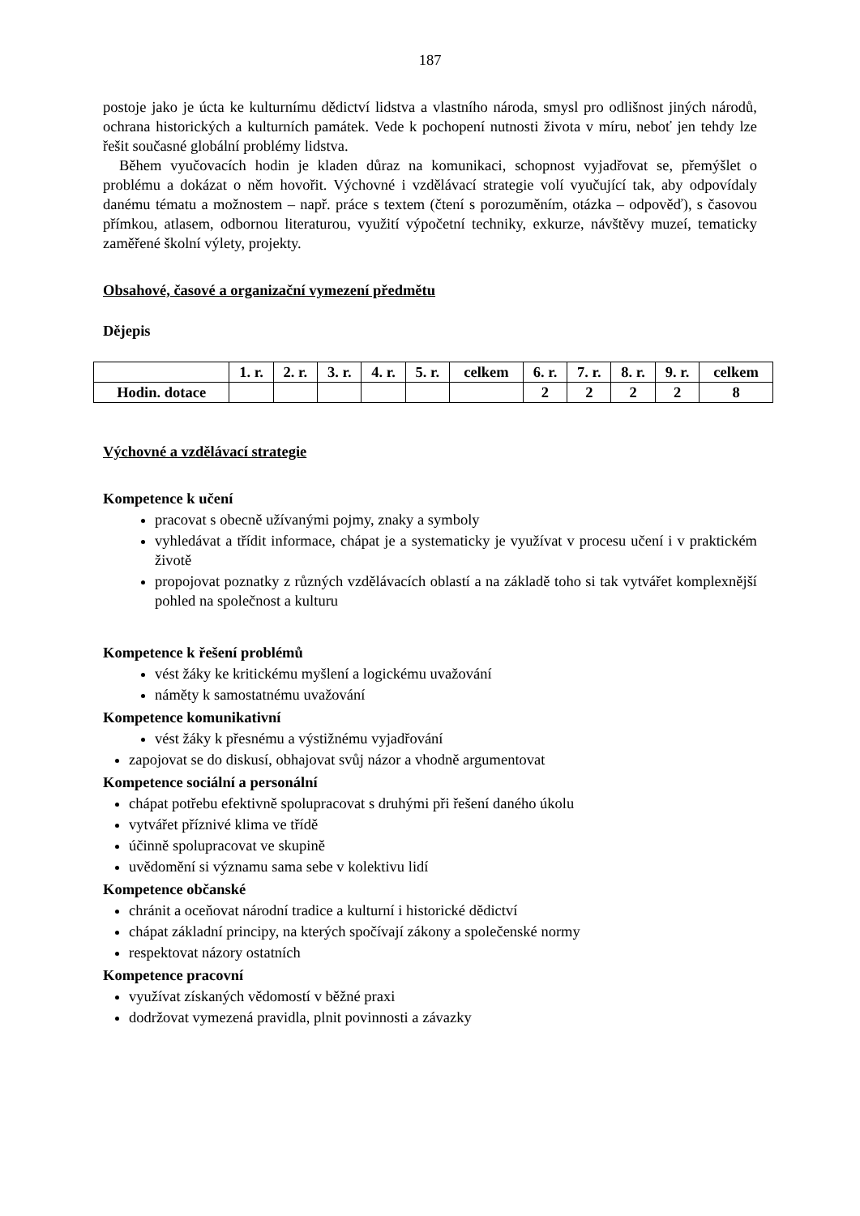187
postoje jako je úcta ke kulturnímu dědictví lidstva a vlastního národa, smysl pro odlišnost jiných národů, ochrana historických a kulturních památek. Vede k pochopení nutnosti života v míru, neboť jen tehdy lze řešit současné globální problémy lidstva.
Během vyučovacích hodin je kladen důraz na komunikaci, schopnost vyjadřovat se, přemýšlet o problému a dokázat o něm hovořit. Výchovné i vzdělávací strategie volí vyučující tak, aby odpovídaly danému tématu a možnostem – např. práce s textem (čtení s porozuměním, otázka – odpověď), s časovou přímkou, atlasem, odbornou literaturou, využití výpočetní techniky, exkurze, návštěvy muzeí, tematicky zaměřené školní výlety, projekty.
Obsahové, časové a organizační vymezení předmětu
Dějepis
| | 1. r. | 2. r. | 3. r. | 4. r. | 5. r. | celkem | 6. r. | 7. r. | 8. r. | 9. r. | celkem |
| --- | --- | --- | --- | --- | --- | --- | --- | --- | --- | --- | --- |
| Hodin. dotace | | | | | | | 2 | 2 | 2 | 2 | 8 |
Výchovné a vzdělávací strategie
Kompetence k učení
pracovat s obecně užívanými pojmy, znaky a symboly
vyhledávat a třídit informace, chápat je a systematicky je využívat v procesu učení i v praktickém životě
propojovat poznatky z různých vzdělávacích oblastí a na základě toho si tak vytvářet komplexnější pohled na společnost a kulturu
Kompetence k řešení problémů
vést žáky ke kritickému myšlení a logickému uvažování
náměty k samostatnému uvažování
Kompetence komunikativní
vést žáky k přesnému a výstižnému vyjadřování
zapojovat se do diskusí, obhajovat svůj názor a vhodně argumentovat
Kompetence sociální a personální
chápat potřebu efektivně spolupracovat s druhými při řešení daného úkolu
vytvářet příznivé klima ve třídě
účinně spolupracovat ve skupině
uvědomění si významu sama sebe v kolektivu lidí
Kompetence občanské
chránit a oceňovat národní tradice a kulturní i historické dědictví
chápat základní principy, na kterých spočívají zákony a společenské normy
respektovat názory ostatních
Kompetence pracovní
využívat získaných vědomostí v běžné praxi
dodržovat vymezená pravidla, plnit povinnosti a závazky